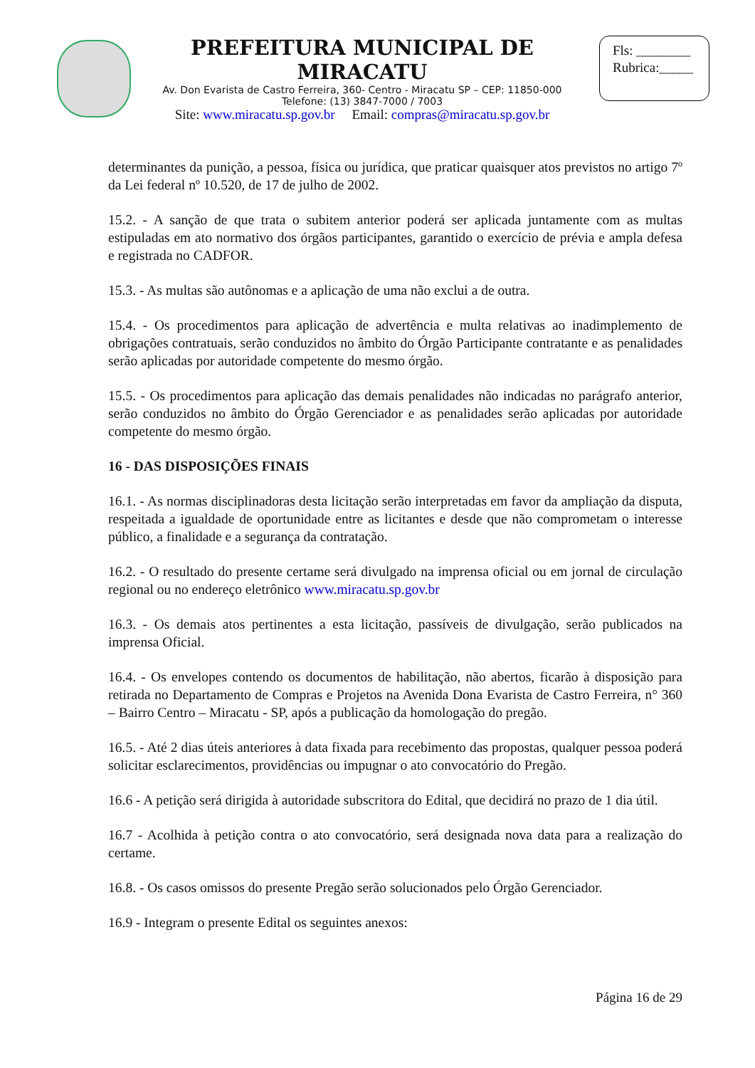PREFEITURA MUNICIPAL DE MIRACATU
Av. Don Evarista de Castro Ferreira, 360- Centro - Miracatu SP – CEP: 11850-000
Telefone: (13) 3847-7000 / 7003
Site: www.miracatu.sp.gov.br Email: compras@miracatu.sp.gov.br
Fls: ________
Rubrica:_____
determinantes da punição, a pessoa, física ou jurídica, que praticar quaisquer atos previstos no artigo 7º da Lei federal nº 10.520, de 17 de julho de 2002.
15.2. - A sanção de que trata o subitem anterior poderá ser aplicada juntamente com as multas estipuladas em ato normativo dos órgãos participantes, garantido o exercício de prévia e ampla defesa e registrada no CADFOR.
15.3. - As multas são autônomas e a aplicação de uma não exclui a de outra.
15.4. - Os procedimentos para aplicação de advertência e multa relativas ao inadimplemento de obrigações contratuais, serão conduzidos no âmbito do Órgão Participante contratante e as penalidades serão aplicadas por autoridade competente do mesmo órgão.
15.5. - Os procedimentos para aplicação das demais penalidades não indicadas no parágrafo anterior, serão conduzidos no âmbito do Órgão Gerenciador e as penalidades serão aplicadas por autoridade competente do mesmo órgão.
16 - DAS DISPOSIÇÕES FINAIS
16.1. - As normas disciplinadoras desta licitação serão interpretadas em favor da ampliação da disputa, respeitada a igualdade de oportunidade entre as licitantes e desde que não comprometam o interesse público, a finalidade e a segurança da contratação.
16.2. - O resultado do presente certame será divulgado na imprensa oficial ou em jornal de circulação regional ou no endereço eletrônico www.miracatu.sp.gov.br
16.3. - Os demais atos pertinentes a esta licitação, passíveis de divulgação, serão publicados na imprensa Oficial.
16.4. - Os envelopes contendo os documentos de habilitação, não abertos, ficarão à disposição para retirada no Departamento de Compras e Projetos na Avenida Dona Evarista de Castro Ferreira, n° 360 – Bairro Centro – Miracatu - SP, após a publicação da homologação do pregão.
16.5. - Até 2 dias úteis anteriores à data fixada para recebimento das propostas, qualquer pessoa poderá solicitar esclarecimentos, providências ou impugnar o ato convocatório do Pregão.
16.6 - A petição será dirigida à autoridade subscritora do Edital, que decidirá no prazo de 1 dia útil.
16.7 - Acolhida à petição contra o ato convocatório, será designada nova data para a realização do certame.
16.8. - Os casos omissos do presente Pregão serão solucionados pelo Órgão Gerenciador.
16.9 - Integram o presente Edital os seguintes anexos:
Página 16 de 29